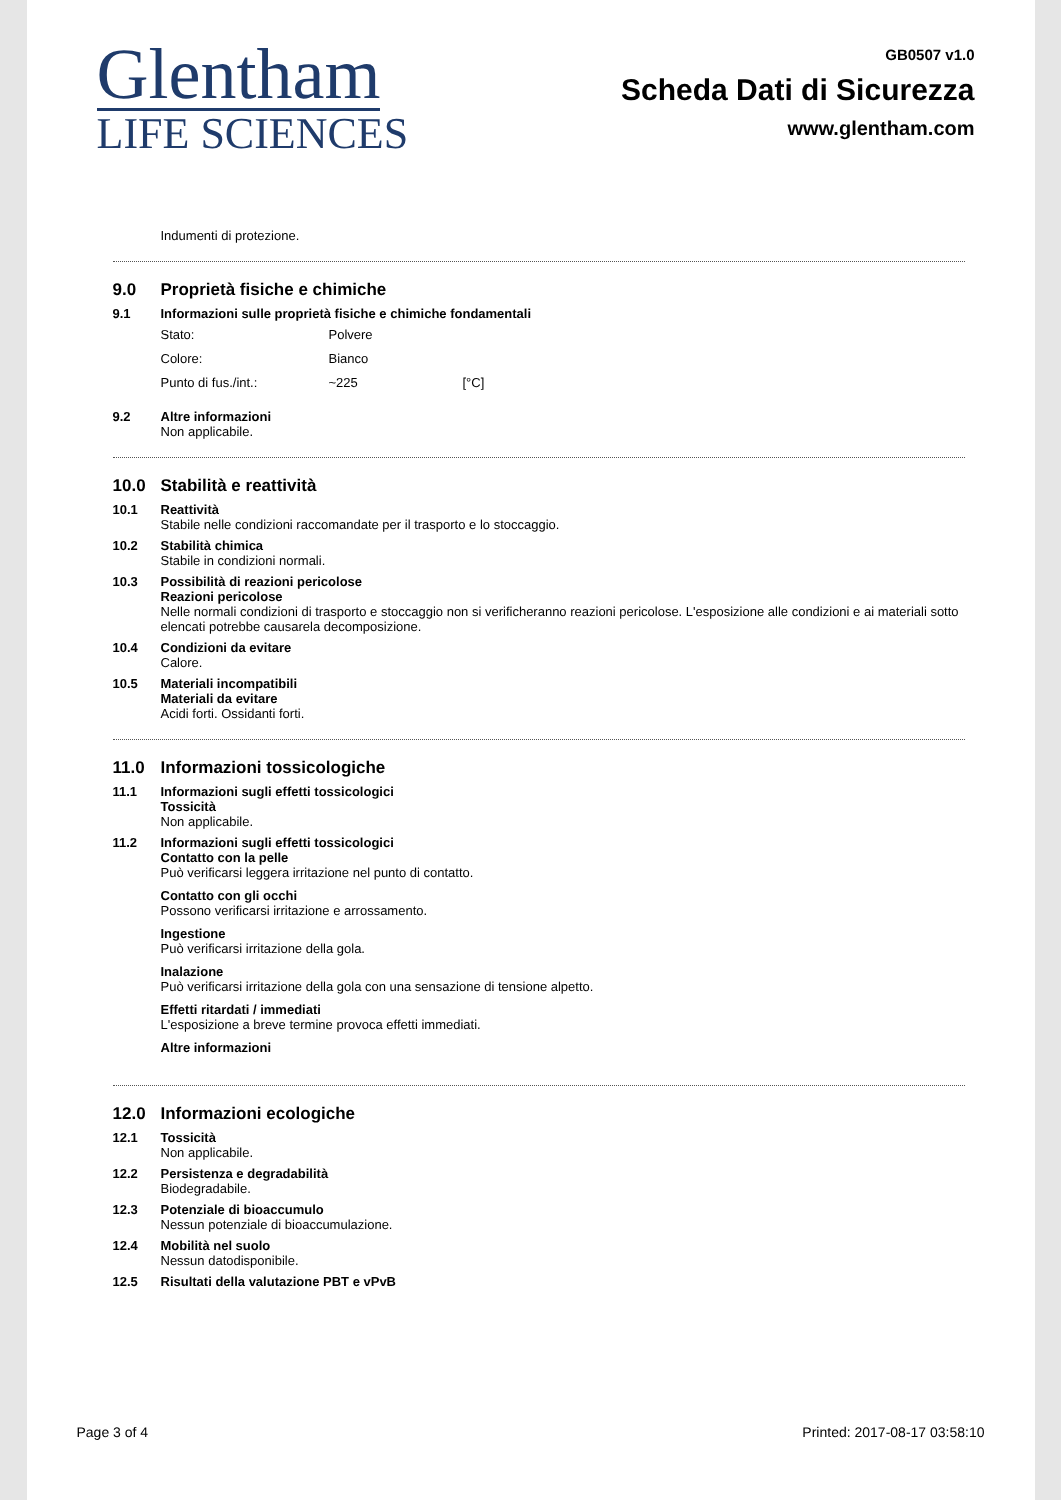Glentham
LIFE SCIENCES
GB0507 v1.0
Scheda Dati di Sicurezza
www.glentham.com
Indumenti di protezione.
9.0 Proprietà fisiche e chimiche
9.1 Informazioni sulle proprietà fisiche e chimiche fondamentali
Stato: Polvere
Colore: Bianco
Punto di fus./int.: ~225 [°C]
9.2 Altre informazioni
Non applicabile.
10.0 Stabilità e reattività
10.1 Reattività
Stabile nelle condizioni raccomandate per il trasporto e lo stoccaggio.
10.2 Stabilità chimica
Stabile in condizioni normali.
10.3 Possibilità di reazioni pericolose
Reazioni pericolose
Nelle normali condizioni di trasporto e stoccaggio non si verificheranno reazioni pericolose. L'esposizione alle condizioni e ai materiali sotto elencati potrebbe causarela decomposizione.
10.4 Condizioni da evitare
Calore.
10.5 Materiali incompatibili
Materiali da evitare
Acidi forti. Ossidanti forti.
11.0 Informazioni tossicologiche
11.1 Informazioni sugli effetti tossicologici
Tossicità
Non applicabile.
11.2 Informazioni sugli effetti tossicologici
Contatto con la pelle
Può verificarsi leggera irritazione nel punto di contatto.
Contatto con gli occhi
Possono verificarsi irritazione e arrossamento.
Ingestione
Può verificarsi irritazione della gola.
Inalazione
Può verificarsi irritazione della gola con una sensazione di tensione alpetto.
Effetti ritardati / immediati
L'esposizione a breve termine provoca effetti immediati.
Altre informazioni
12.0 Informazioni ecologiche
12.1 Tossicità
Non applicabile.
12.2 Persistenza e degradabilità
Biodegradabile.
12.3 Potenziale di bioaccumulo
Nessun potenziale di bioaccumulazione.
12.4 Mobilità nel suolo
Nessun datodisponibile.
12.5 Risultati della valutazione PBT e vPvB
Page 3 of 4 Printed: 2017-08-17 03:58:10